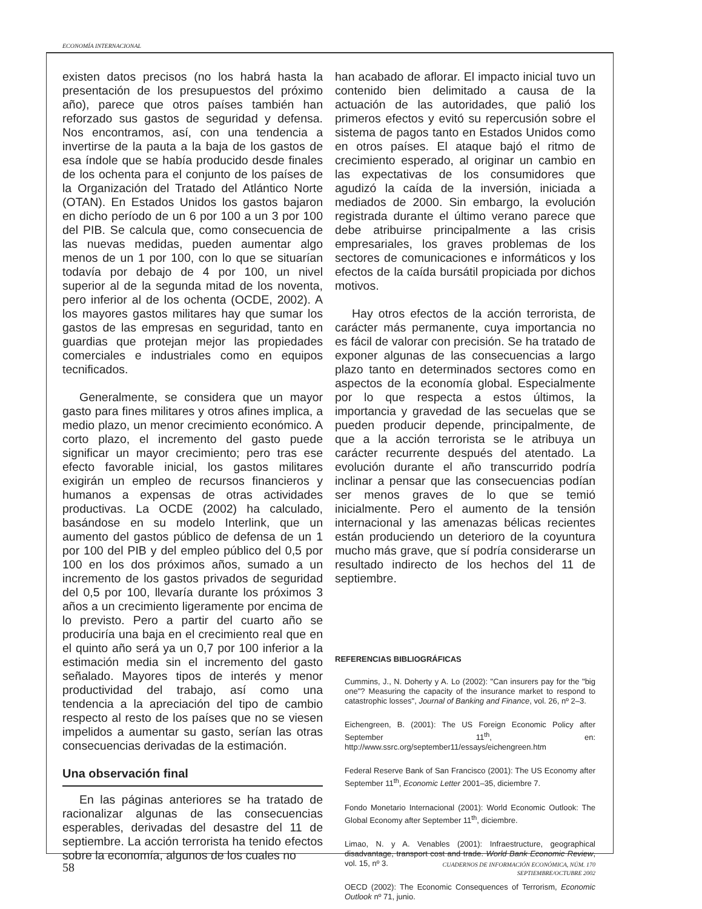ECONOMÍA INTERNACIONAL
existen datos precisos (no los habrá hasta la presentación de los presupuestos del próximo año), parece que otros países también han reforzado sus gastos de seguridad y defensa. Nos encontramos, así, con una tendencia a invertirse de la pauta a la baja de los gastos de esa índole que se había producido desde finales de los ochenta para el conjunto de los países de la Organización del Tratado del Atlántico Norte (OTAN). En Estados Unidos los gastos bajaron en dicho período de un 6 por 100 a un 3 por 100 del PIB. Se calcula que, como consecuencia de las nuevas medidas, pueden aumentar algo menos de un 1 por 100, con lo que se situarían todavía por debajo de 4 por 100, un nivel superior al de la segunda mitad de los noventa, pero inferior al de los ochenta (OCDE, 2002). A los mayores gastos militares hay que sumar los gastos de las empresas en seguridad, tanto en guardias que protejan mejor las propiedades comerciales e industriales como en equipos tecnificados.
Generalmente, se considera que un mayor gasto para fines militares y otros afines implica, a medio plazo, un menor crecimiento económico. A corto plazo, el incremento del gasto puede significar un mayor crecimiento; pero tras ese efecto favorable inicial, los gastos militares exigirán un empleo de recursos financieros y humanos a expensas de otras actividades productivas. La OCDE (2002) ha calculado, basándose en su modelo Interlink, que un aumento del gastos público de defensa de un 1 por 100 del PIB y del empleo público del 0,5 por 100 en los dos próximos años, sumado a un incremento de los gastos privados de seguridad del 0,5 por 100, llevaría durante los próximos 3 años a un crecimiento ligeramente por encima de lo previsto. Pero a partir del cuarto año se produciría una baja en el crecimiento real que en el quinto año será ya un 0,7 por 100 inferior a la estimación media sin el incremento del gasto señalado. Mayores tipos de interés y menor productividad del trabajo, así como una tendencia a la apreciación del tipo de cambio respecto al resto de los países que no se viesen impelidos a aumentar su gasto, serían las otras consecuencias derivadas de la estimación.
Una observación final
En las páginas anteriores se ha tratado de racionalizar algunas de las consecuencias esperables, derivadas del desastre del 11 de septiembre. La acción terrorista ha tenido efectos sobre la economía, algunos de los cuales no
han acabado de aflorar. El impacto inicial tuvo un contenido bien delimitado a causa de la actuación de las autoridades, que palió los primeros efectos y evitó su repercusión sobre el sistema de pagos tanto en Estados Unidos como en otros países. El ataque bajó el ritmo de crecimiento esperado, al originar un cambio en las expectativas de los consumidores que agudizó la caída de la inversión, iniciada a mediados de 2000. Sin embargo, la evolución registrada durante el último verano parece que debe atribuirse principalmente a las crisis empresariales, los graves problemas de los sectores de comunicaciones e informáticos y los efectos de la caída bursátil propiciada por dichos motivos.
Hay otros efectos de la acción terrorista, de carácter más permanente, cuya importancia no es fácil de valorar con precisión. Se ha tratado de exponer algunas de las consecuencias a largo plazo tanto en determinados sectores como en aspectos de la economía global. Especialmente por lo que respecta a estos últimos, la importancia y gravedad de las secuelas que se pueden producir depende, principalmente, de que a la acción terrorista se le atribuya un carácter recurrente después del atentado. La evolución durante el año transcurrido podría inclinar a pensar que las consecuencias podían ser menos graves de lo que se temió inicialmente. Pero el aumento de la tensión internacional y las amenazas bélicas recientes están produciendo un deterioro de la coyuntura mucho más grave, que sí podría considerarse un resultado indirecto de los hechos del 11 de septiembre.
REFERENCIAS BIBLIOGRÁFICAS
Cummins, J., N. Doherty y A. Lo (2002): "Can insurers pay for the "big one"? Measuring the capacity of the insurance market to respond to catastrophic losses", Journal of Banking and Finance, vol. 26, nº 2–3.
Eichengreen, B. (2001): The US Foreign Economic Policy after September 11<sup>th</sup>, en: http://www.ssrc.org/september11/essays/eichengreen.htm
Federal Reserve Bank of San Francisco (2001): The US Economy after September 11<sup>th</sup>, Economic Letter 2001–35, diciembre 7.
Fondo Monetario Internacional (2001): World Economic Outlook: The Global Economy after September 11<sup>th</sup>, diciembre.
Limao, N. y A. Venables (2001): Infraestructure, geographical disadvantage, transport cost and trade. World Bank Economic Review, vol. 15, nº 3.
OECD (2002): The Economic Consequences of Terrorism, Economic Outlook nº 71, junio.
58
CUADERNOS DE INFORMACIÓN ECONÓMICA, NÚM. 170
SEPTIEMBRE/OCTUBRE 2002